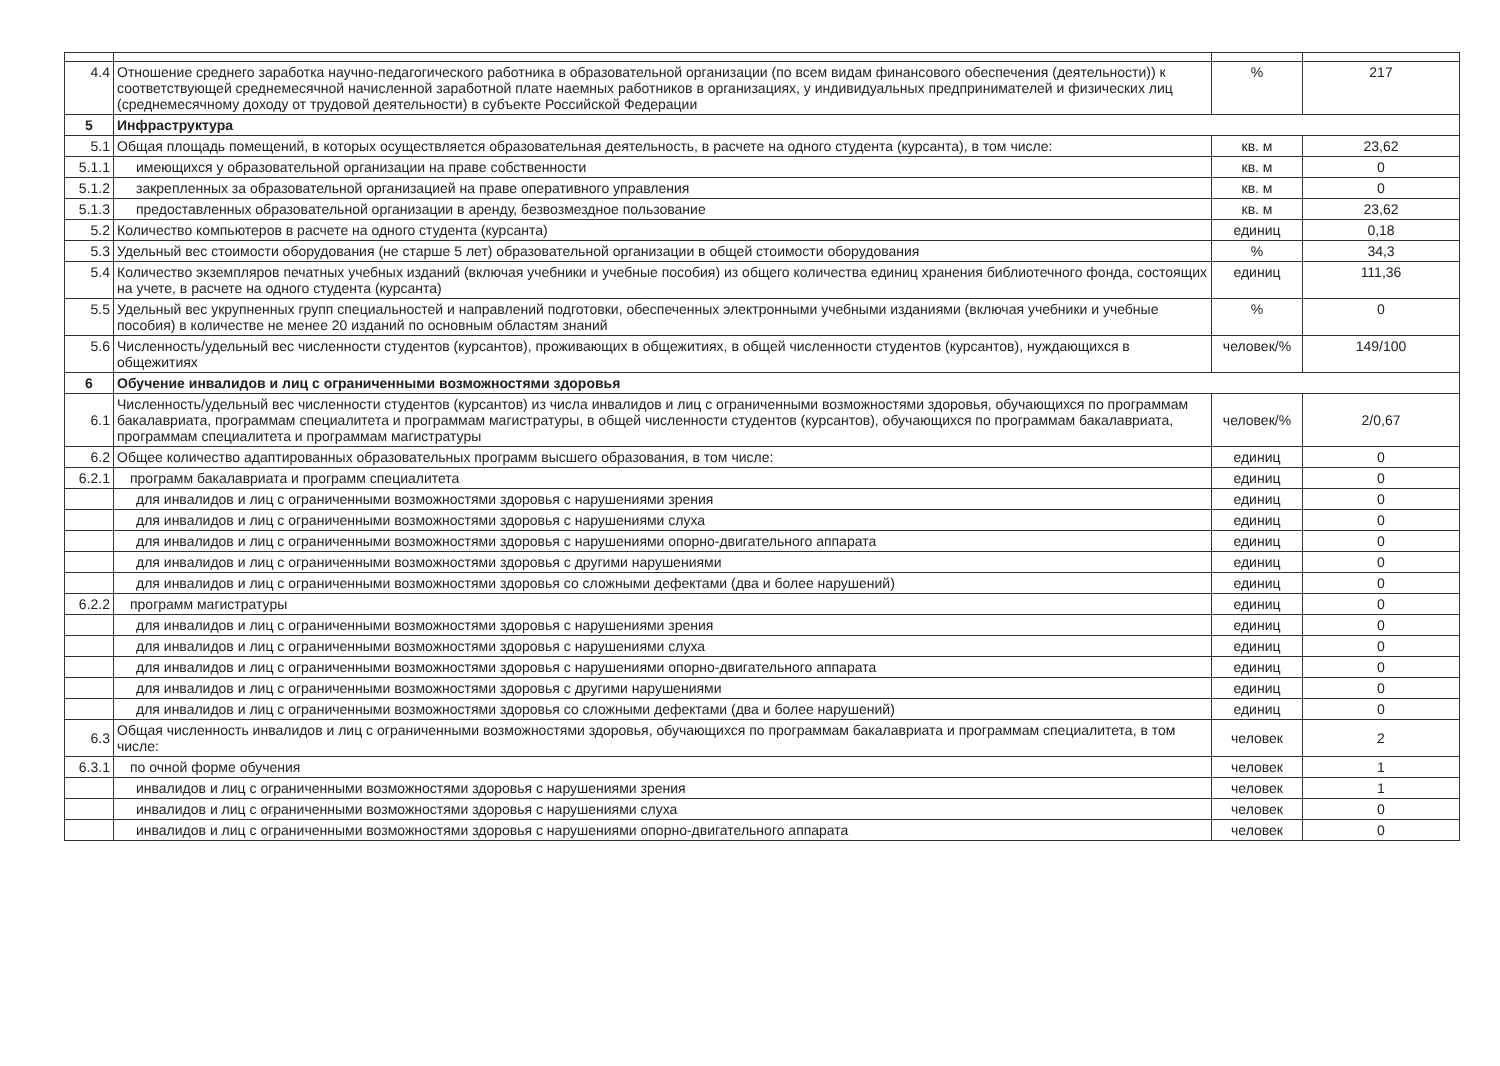| 4.4 | Отношение среднего заработка научно-педагогического работника в образовательной организации (по всем видам финансового обеспечения (деятельности)) к соответствующей среднемесячной начисленной заработной плате наемных работников в организациях, у индивидуальных предпринимателей и физических лиц (среднемесячному доходу от трудовой деятельности) в субъекте Российской Федерации | % | 217 |
| 5 | Инфраструктура | | |
| 5.1 | Общая площадь помещений, в которых осуществляется образовательная деятельность, в расчете на одного студента (курсанта), в том числе: | кв. м | 23,62 |
| 5.1.1 | имеющихся у образовательной организации на праве собственности | кв. м | 0 |
| 5.1.2 | закрепленных за образовательной организацией на праве оперативного управления | кв. м | 0 |
| 5.1.3 | предоставленных образовательной организации в аренду, безвозмездное пользование | кв. м | 23,62 |
| 5.2 | Количество компьютеров в расчете на одного студента (курсанта) | единиц | 0,18 |
| 5.3 | Удельный вес стоимости оборудования (не старше 5 лет) образовательной организации в общей стоимости оборудования | % | 34,3 |
| 5.4 | Количество экземпляров печатных учебных изданий (включая учебники и учебные пособия) из общего количества единиц хранения библиотечного фонда, состоящих на учете, в расчете на одного студента (курсанта) | единиц | 111,36 |
| 5.5 | Удельный вес укрупненных групп специальностей и направлений подготовки, обеспеченных электронными учебными изданиями (включая учебники и учебные пособия) в количестве не менее 20 изданий по основным областям знаний | % | 0 |
| 5.6 | Численность/удельный вес численности студентов (курсантов), проживающих в общежитиях, в общей численности студентов (курсантов), нуждающихся в общежитиях | человек/% | 149/100 |
| 6 | Обучение инвалидов и лиц с ограниченными возможностями здоровья | | |
| 6.1 | Численность/удельный вес численности студентов (курсантов) из числа инвалидов и лиц с ограниченными возможностями здоровья, обучающихся по программам бакалавриата, программам специалитета и программам магистратуры, в общей численности студентов (курсантов), обучающихся по программам бакалавриата, программам специалитета и программам магистратуры | человек/% | 2/0,67 |
| 6.2 | Общее количество адаптированных образовательных программ высшего образования, в том числе: | единиц | 0 |
| 6.2.1 | программ бакалавриата и программ специалитета | единиц | 0 |
| | для инвалидов и лиц с ограниченными возможностями здоровья с нарушениями зрения | единиц | 0 |
| | для инвалидов и лиц с ограниченными возможностями здоровья с нарушениями слуха | единиц | 0 |
| | для инвалидов и лиц с ограниченными возможностями здоровья с нарушениями опорно-двигательного аппарата | единиц | 0 |
| | для инвалидов и лиц с ограниченными возможностями здоровья с другими нарушениями | единиц | 0 |
| | для инвалидов и лиц с ограниченными возможностями здоровья со сложными дефектами (два и более нарушений) | единиц | 0 |
| 6.2.2 | программ магистратуры | единиц | 0 |
| | для инвалидов и лиц с ограниченными возможностями здоровья с нарушениями зрения | единиц | 0 |
| | для инвалидов и лиц с ограниченными возможностями здоровья с нарушениями слуха | единиц | 0 |
| | для инвалидов и лиц с ограниченными возможностями здоровья с нарушениями опорно-двигательного аппарата | единиц | 0 |
| | для инвалидов и лиц с ограниченными возможностями здоровья с другими нарушениями | единиц | 0 |
| | для инвалидов и лиц с ограниченными возможностями здоровья со сложными дефектами (два и более нарушений) | единиц | 0 |
| 6.3 | Общая численность инвалидов и лиц с ограниченными возможностями здоровья, обучающихся по программам бакалавриата и программам специалитета, в том числе: | человек | 2 |
| 6.3.1 | по очной форме обучения | человек | 1 |
| | инвалидов и лиц с ограниченными возможностями здоровья с нарушениями зрения | человек | 1 |
| | инвалидов и лиц с ограниченными возможностями здоровья с нарушениями слуха | человек | 0 |
| | инвалидов и лиц с ограниченными возможностями здоровья с нарушениями опорно-двигательного аппарата | человек | 0 |